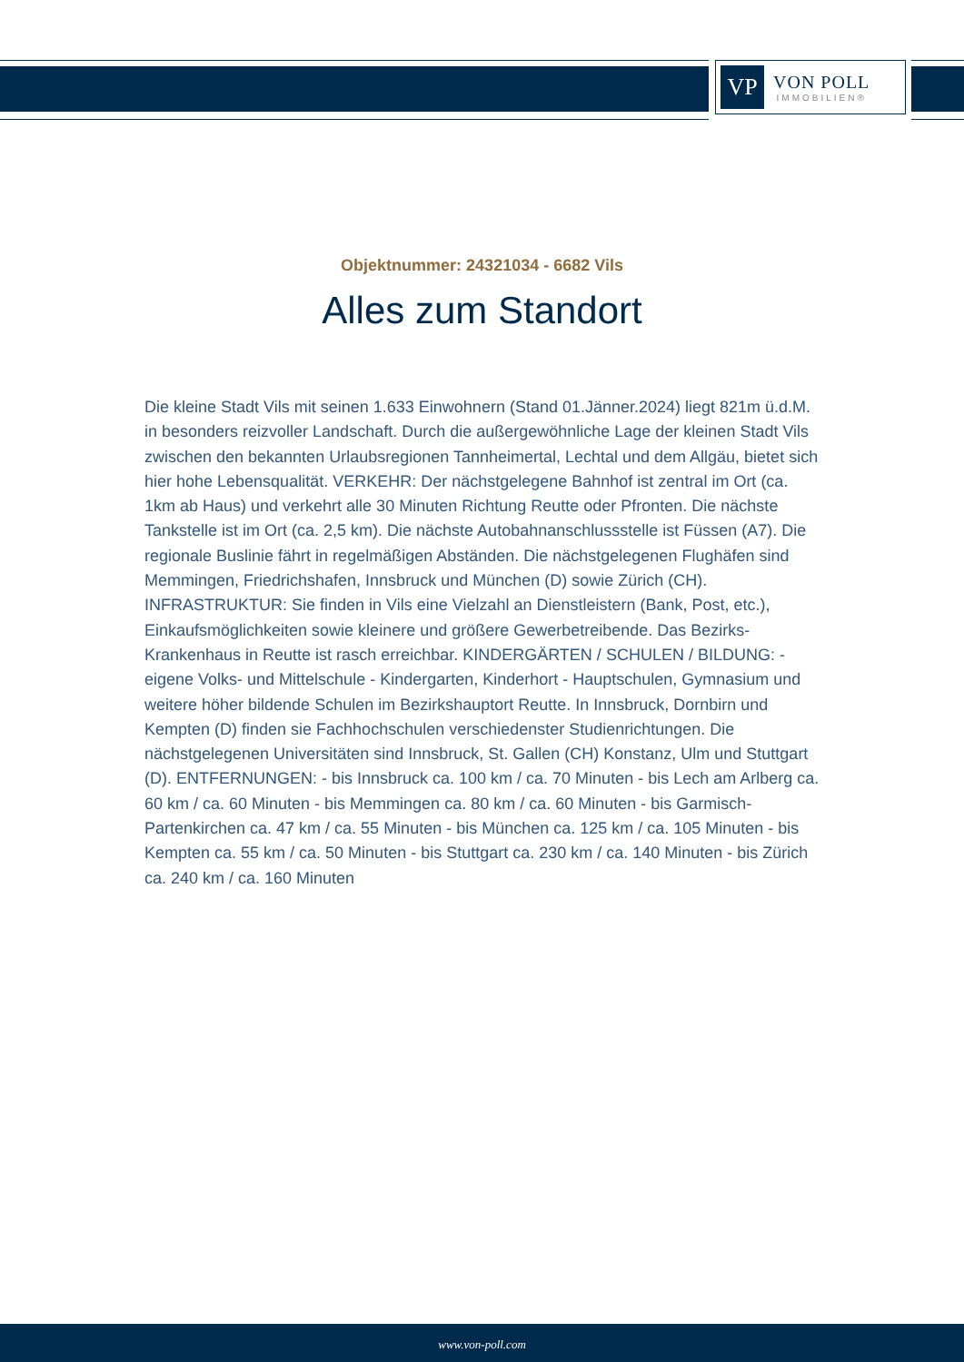VP
VON POLL
IMMOBILIEN®
Objektnummer: 24321034 - 6682 Vils
Alles zum Standort
Die kleine Stadt Vils mit seinen 1.633 Einwohnern (Stand 01.Jänner.2024) liegt 821m ü.d.M. in besonders reizvoller Landschaft. Durch die außergewöhnliche Lage der kleinen Stadt Vils zwischen den bekannten Urlaubsregionen Tannheimertal, Lechtal und dem Allgäu, bietet sich hier hohe Lebensqualität. VERKEHR: Der nächstgelegene Bahnhof ist zentral im Ort (ca. 1km ab Haus) und verkehrt alle 30 Minuten Richtung Reutte oder Pfronten. Die nächste Tankstelle ist im Ort (ca. 2,5 km). Die nächste Autobahnanschlussstelle ist Füssen (A7). Die regionale Buslinie fährt in regelmäßigen Abständen. Die nächstgelegenen Flughäfen sind Memmingen, Friedrichshafen, Innsbruck und München (D) sowie Zürich (CH). INFRASTRUKTUR: Sie finden in Vils eine Vielzahl an Dienstleistern (Bank, Post, etc.), Einkaufsmöglichkeiten sowie kleinere und größere Gewerbetreibende. Das Bezirks-Krankenhaus in Reutte ist rasch erreichbar. KINDERGÄRTEN / SCHULEN / BILDUNG: - eigene Volks- und Mittelschule - Kindergarten, Kinderhort - Hauptschulen, Gymnasium und weitere höher bildende Schulen im Bezirkshauptort Reutte. In Innsbruck, Dornbirn und Kempten (D) finden sie Fachhochschulen verschiedenster Studienrichtungen. Die nächstgelegenen Universitäten sind Innsbruck, St. Gallen (CH) Konstanz, Ulm und Stuttgart (D). ENTFERNUNGEN: - bis Innsbruck ca. 100 km / ca. 70 Minuten - bis Lech am Arlberg ca. 60 km / ca. 60 Minuten - bis Memmingen ca. 80 km / ca. 60 Minuten - bis Garmisch-Partenkirchen ca. 47 km / ca. 55 Minuten - bis München ca. 125 km / ca. 105 Minuten - bis Kempten ca. 55 km / ca. 50 Minuten - bis Stuttgart ca. 230 km / ca. 140 Minuten - bis Zürich ca. 240 km / ca. 160 Minuten
www.von-poll.com